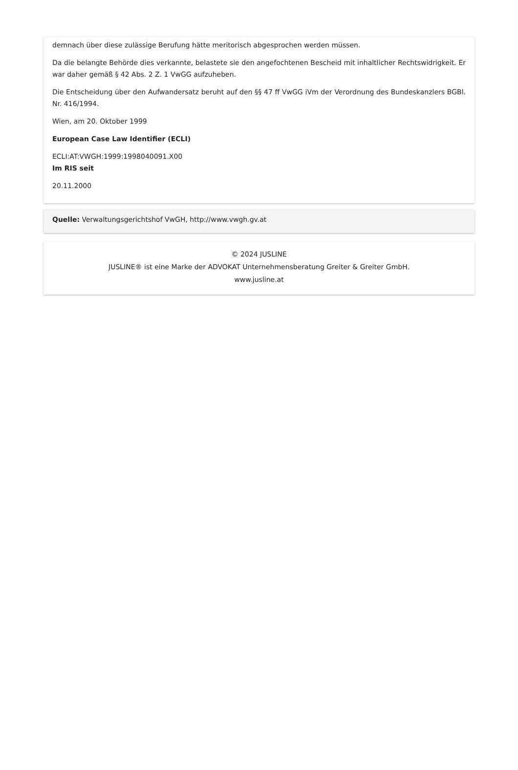demnach über diese zulässige Berufung hätte meritorisch abgesprochen werden müssen.
Da die belangte Behörde dies verkannte, belastete sie den angefochtenen Bescheid mit inhaltlicher Rechtswidrigkeit. Er war daher gemäß § 42 Abs. 2 Z. 1 VwGG aufzuheben.
Die Entscheidung über den Aufwandersatz beruht auf den §§ 47 ff VwGG iVm der Verordnung des Bundeskanzlers BGBl. Nr. 416/1994.
Wien, am 20. Oktober 1999
European Case Law Identifier (ECLI)
ECLI:AT:VWGH:1999:1998040091.X00
Im RIS seit
20.11.2000
Quelle: Verwaltungsgerichtshof VwGH, http://www.vwgh.gv.at
© 2024 JUSLINE
JUSLINE® ist eine Marke der ADVOKAT Unternehmensberatung Greiter & Greiter GmbH.
www.jusline.at